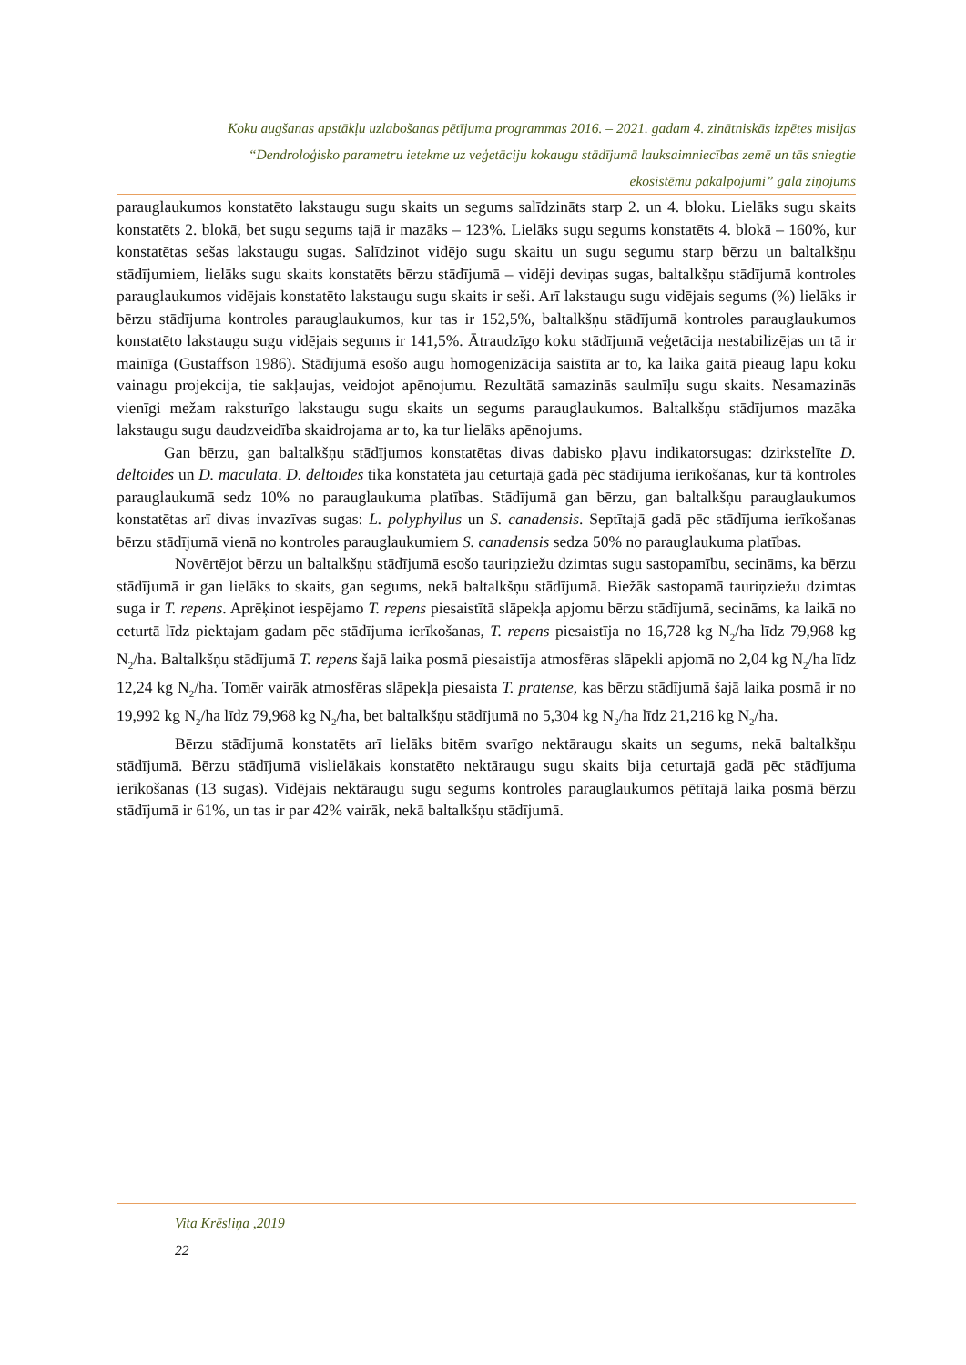Koku augšanas apstākļu uzlabošanas pētījuma programmas 2016. – 2021. gadam 4. zinātniskās izpētes misijas
“Dendroloģisko parametru ietekme uz veģetāciju kokaugu stādījumā lauksaimniecības zemē un tās sniegtie
ekosistēmu pakalpojumi” gala ziņojums
parauglaukumos konstatēto lakstaugu sugu skaits un segums salīdzināts starp 2. un 4. bloku. Lielāks sugu skaits konstatēts 2. blokā, bet sugu segums tajā ir mazāks – 123%. Lielāks sugu segums konstatēts 4. blokā – 160%, kur konstatētas sešas lakstaugu sugas. Salīdzinot vidējo sugu skaitu un sugu segumu starp bērzu un baltalkšņu stādījumiem, lielāks sugu skaits konstatēts bērzu stādījumā – vidēji deviņas sugas, baltalkšņu stādījumā kontroles parauglaukumos vidējais konstatēto lakstaugu sugu skaits ir seši. Arī lakstaugu sugu vidējais segums (%) lielāks ir bērzu stādījuma kontroles parauglaukumos, kur tas ir 152,5%, baltalkšņu stādījumā kontroles parauglaukumos konstatēto lakstaugu sugu vidējais segums ir 141,5%. Ātraudzīgo koku stādījumā veģetācija nestabilizējas un tā ir mainīga (Gustaffson 1986). Stādījumā esošo augu homogenizācija saistīta ar to, ka laika gaitā pieaug lapu koku vainagu projekcija, tie sakļaujas, veidojot apēnojumu. Rezultātā samazinās saulmīļu sugu skaits. Nesamazinās vienīgi mežam raksturīgo lakstaugu sugu skaits un segums parauglaukumos. Baltalkšņu stādījumos mazāka lakstaugu sugu daudzveidība skaidrojama ar to, ka tur lielāks apēnojums.
Gan bērzu, gan baltalkšņu stādījumos konstatētas divas dabisko pļavu indikatorsugas: dzirkstelīte D. deltoides un D. maculata. D. deltoides tika konstatēta jau ceturtajā gadā pēc stādījuma ierīkošanas, kur tā kontroles parauglaukumā sedz 10% no parauglaukuma platības. Stādījumā gan bērzu, gan baltalkšņu parauglaukumos konstatētas arī divas invazīvas sugas: L. polyphyllus un S. canadensis. Septītajā gadā pēc stādījuma ierīkošanas bērzu stādījumā vienā no kontroles parauglaukumiem S. canadensis sedza 50% no parauglaukuma platības.
Novērtējot bērzu un baltalkšņu stādījumā esošo tauriņziežu dzimtas sugu sastopamību, secināms, ka bērzu stādījumā ir gan lielāks to skaits, gan segums, nekā baltalkšņu stādījumā. Biežāk sastopamā tauriņziežu dzimtas suga ir T. repens. Aprēķinot iespējamo T. repens piesaistītā slāpekļa apjomu bērzu stādījumā, secināms, ka laikā no ceturtā līdz piektajam gadam pēc stādījuma ierīkošanas, T. repens piesaistīja no 16,728 kg N<sub>2</sub>/ha līdz 79,968 kg N<sub>2</sub>/ha. Baltalkšņu stādījumā T. repens šajā laika posmā piesaistīja atmosfēras slāpekli apjomā no 2,04 kg N<sub>2</sub>/ha līdz 12,24 kg N<sub>2</sub>/ha. Tomēr vairāk atmosfēras slāpekļa piesaista T. pratense, kas bērzu stādījumā šajā laika posmā ir no 19,992 kg N<sub>2</sub>/ha līdz 79,968 kg N<sub>2</sub>/ha, bet baltalkšņu stādījumā no 5,304 kg N<sub>2</sub>/ha līdz 21,216 kg N<sub>2</sub>/ha.
Bērzu stādījumā konstatēts arī lielāks bitēm svarīgo nektāraugu skaits un segums, nekā baltalkšņu stādījumā. Bērzu stādījumā vislielākais konstatēto nektāraugu sugu skaits bija ceturtajā gadā pēc stādījuma ierīkošanas (13 sugas). Vidējais nektāraugu sugu segums kontroles parauglaukumos pētītajā laika posmā bērzu stādījumā ir 61%, un tas ir par 42% vairāk, nekā baltalkšņu stādījumā.
Vita Krēsliņa ,2019
22